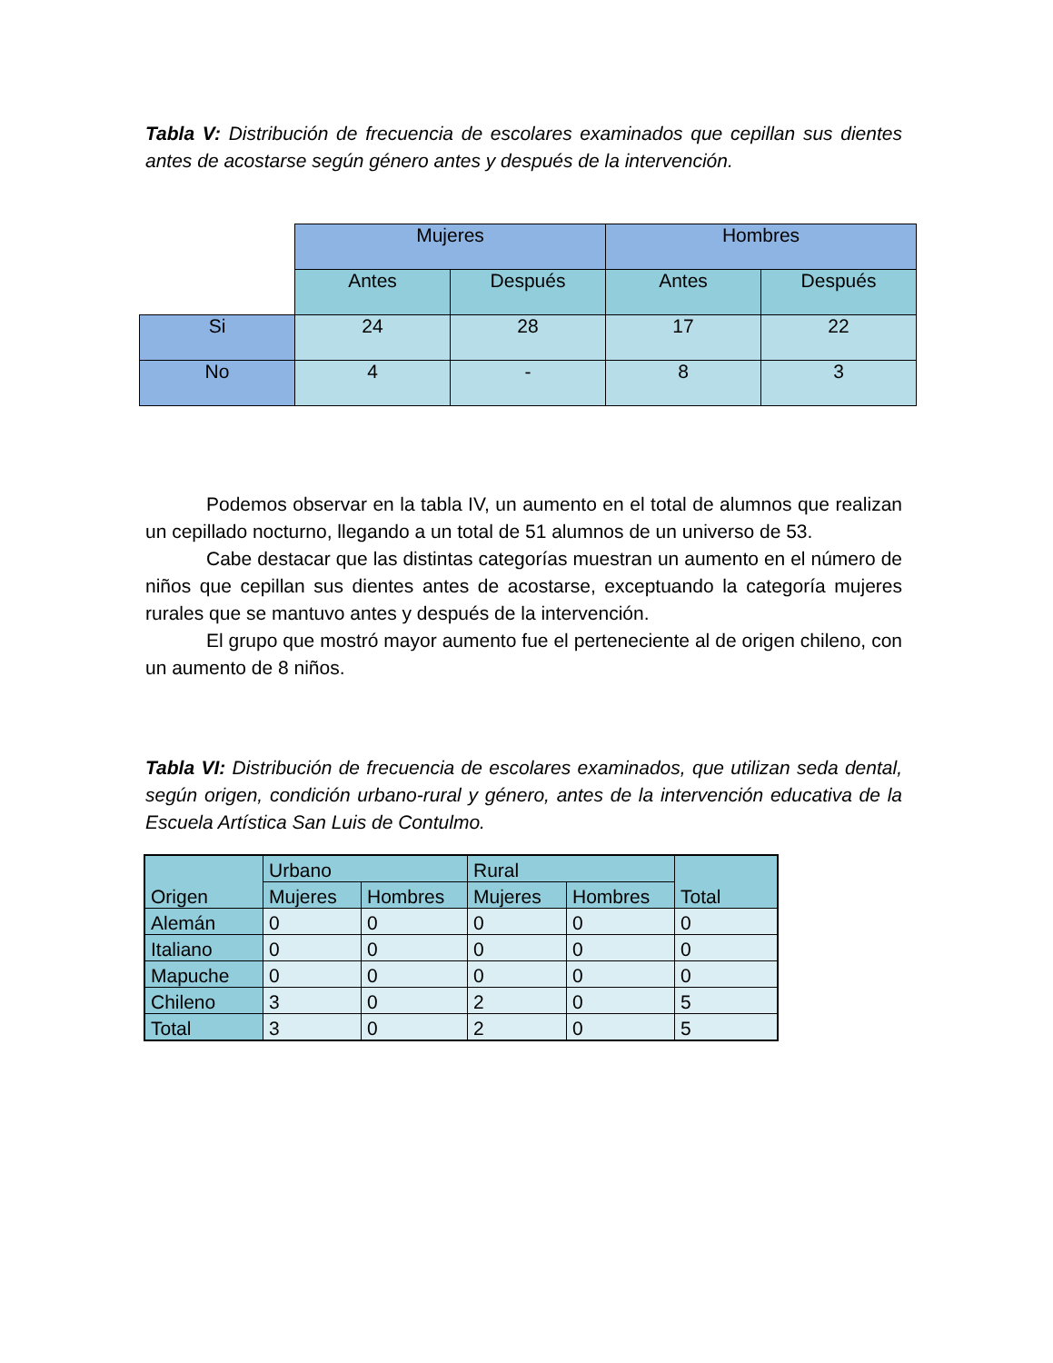Tabla V: Distribución de frecuencia de escolares examinados que cepillan sus dientes antes de acostarse según género antes y después de la intervención.
| | Mujeres | | Hombres | |
| | Antes | Después | Antes | Después |
| Si | 24 | 28 | 17 | 22 |
| No | 4 | - | 8 | 3 |
Podemos observar en la tabla IV, un aumento en el total de alumnos que realizan un cepillado nocturno, llegando a un total de 51 alumnos de un universo de 53.
Cabe destacar que las distintas categorías muestran un aumento en el número de niños que cepillan sus dientes antes de acostarse, exceptuando la categoría mujeres rurales que se mantuvo antes y después de la intervención.
El grupo que mostró mayor aumento fue el perteneciente al de origen chileno, con un aumento de 8 niños.
Tabla VI: Distribución de frecuencia de escolares examinados, que utilizan seda dental, según origen, condición urbano-rural y género, antes de la intervención educativa de la Escuela Artística San Luis de Contulmo.
| Origen | Urbano | | Rural | | Total |
| --- | --- | --- | --- | --- | --- |
| | Mujeres | Hombres | Mujeres | Hombres | |
| Alemán | 0 | 0 | 0 | 0 | 0 |
| Italiano | 0 | 0 | 0 | 0 | 0 |
| Mapuche | 0 | 0 | 0 | 0 | 0 |
| Chileno | 3 | 0 | 2 | 0 | 5 |
| Total | 3 | 0 | 2 | 0 | 5 |